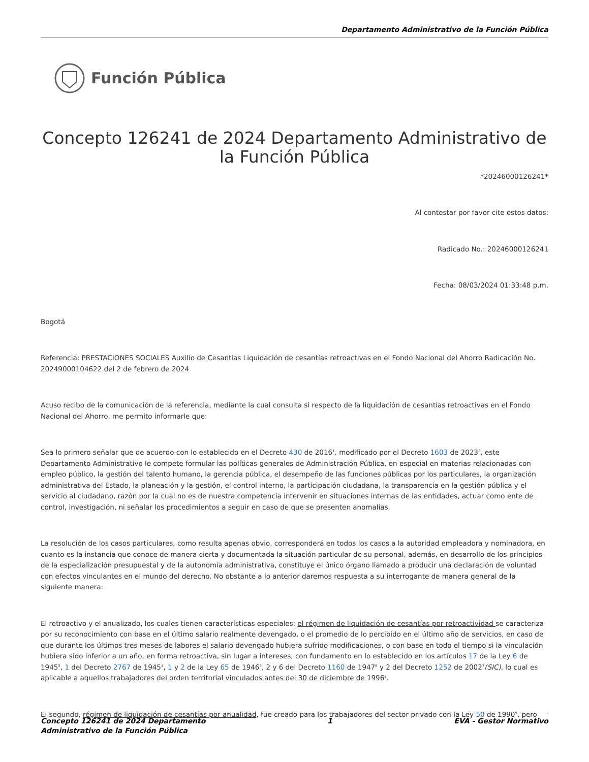Departamento Administrativo de la Función Pública
Función Pública
Concepto 126241 de 2024 Departamento Administrativo de la Función Pública
*20246000126241*
Al contestar por favor cite estos datos:
Radicado No.: 20246000126241
Fecha: 08/03/2024 01:33:48 p.m.
Bogotá
Referencia: PRESTACIONES SOCIALES Auxilio de Cesantías Liquidación de cesantías retroactivas en el Fondo Nacional del Ahorro Radicación No. 20249000104622 del 2 de febrero de 2024
Acuso recibo de la comunicación de la referencia, mediante la cual consulta si respecto de la liquidación de cesantías retroactivas en el Fondo Nacional del Ahorro, me permito informarle que:
Sea lo primero señalar que de acuerdo con lo establecido en el Decreto 430 de 2016<sup>1</sup>, modificado por el Decreto 1603 de 2023<sup>2</sup>, este Departamento Administrativo le compete formular las políticas generales de Administración Pública, en especial en materias relacionadas con empleo público, la gestión del talento humano, la gerencia pública, el desempeño de las funciones públicas por los particulares, la organización administrativa del Estado, la planeación y la gestión, el control interno, la participación ciudadana, la transparencia en la gestión pública y el servicio al ciudadano, razón por la cual no es de nuestra competencia intervenir en situaciones internas de las entidades, actuar como ente de control, investigación, ni señalar los procedimientos a seguir en caso de que se presenten anomalías.
La resolución de los casos particulares, como resulta apenas obvio, corresponderá en todos los casos a la autoridad empleadora y nominadora, en cuanto es la instancia que conoce de manera cierta y documentada la situación particular de su personal, además, en desarrollo de los principios de la especialización presupuestal y de la autonomía administrativa, constituye el único órgano llamado a producir una declaración de voluntad con efectos vinculantes en el mundo del derecho. No obstante a lo anterior daremos respuesta a su interrogante de manera general de la siguiente manera:
El retroactivo y el anualizado, los cuales tienen características especiales; el régimen de liquidación de cesantías por retroactividad se caracteriza por su reconocimiento con base en el último salario realmente devengado, o el promedio de lo percibido en el último año de servicios, en caso de que durante los últimos tres meses de labores el salario devengado hubiera sufrido modificaciones, o con base en todo el tiempo si la vinculación hubiera sido inferior a un año, en forma retroactiva, sin lugar a intereses, con fundamento en lo establecido en los artículos 17 de la Ley 6 de 1945<sup>3</sup>, 1 del Decreto 2767 de 1945<sup>4</sup>, 1 y 2 de la Ley 65 de 1946<sup>5</sup>, 2 y 6 del Decreto 1160 de 1947<sup>6</sup> y 2 del Decreto 1252 de 2002<sup>7</sup>(SIC), lo cual es aplicable a aquellos trabajadores del orden territorial vinculados antes del 30 de diciembre de 1996<sup>8</sup>.
El segundo, régimen de liquidación de cesantías por anualidad, fue creado para los trabajadores del sector privado con la Ley 50 de 1990<sup>9</sup>, pero
Concepto 126241 de 2024 Departamento
Administrativo de la Función Pública
1 EVA - Gestor Normativo